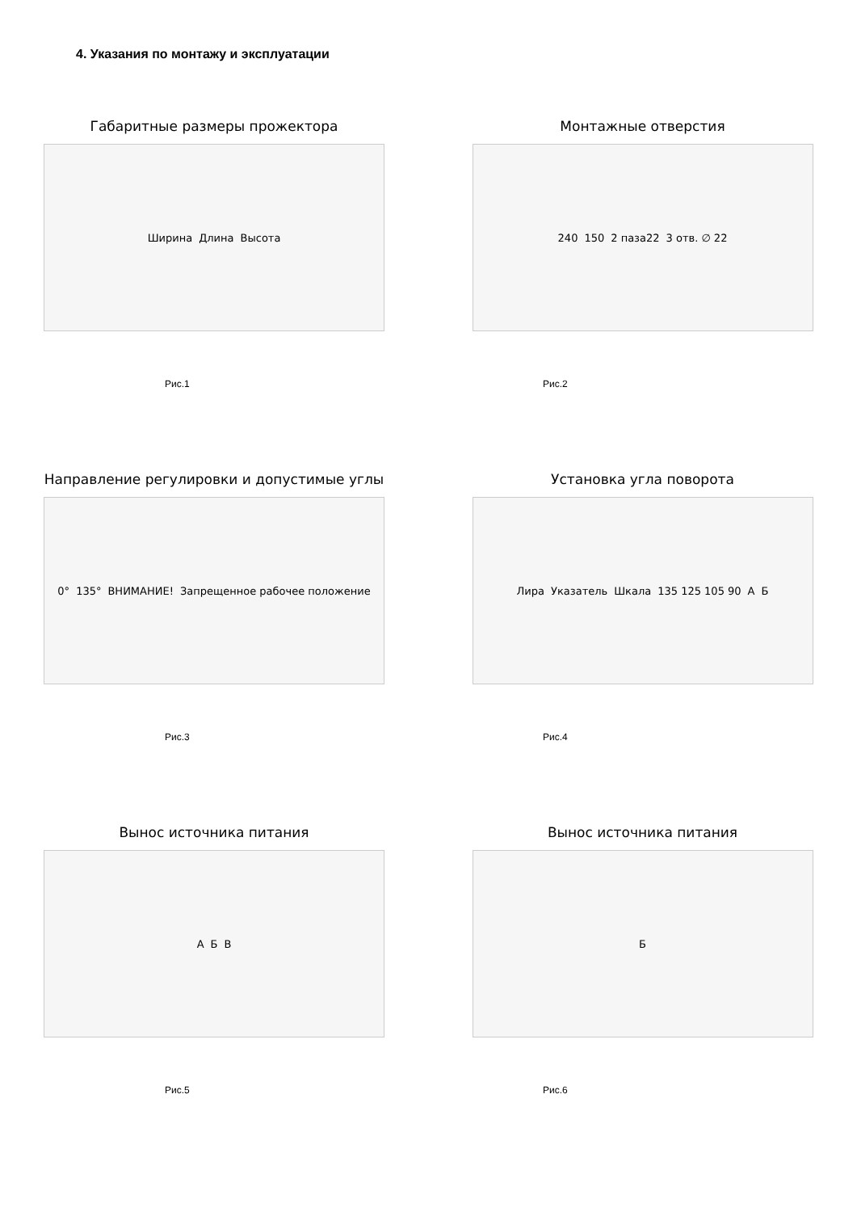4. Указания по монтажу и эксплуатации
Габаритные размеры прожектора
Ширина Длина Высота
Рис.1
Монтажные отверстия
240 150 2 паза22 3 отв. ∅ 22
Рис.2
Направление регулировки и допустимые углы
0° 135° ВНИМАНИЕ! Запрещенное рабочее положение
Рис.3
Установка угла поворота
Лира Указатель Шкала 135 125 105 90 А Б
Рис.4
Вынос источника питания
А Б В
Рис.5
Вынос источника питания
Б
Рис.6